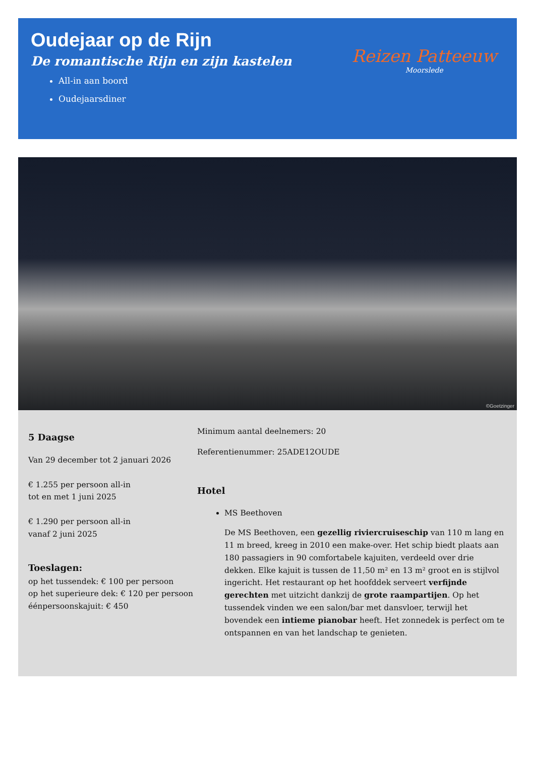Oudejaar op de Rijn
De romantische Rijn en zijn kastelen
All-in aan boord
Oudejaarsdiner
Reizen Patteeuw
Moorslede
©Goetzinger
5 Daagse
Van 29 december tot 2 januari 2026
€ 1.255 per persoon all-in
tot en met 1 juni 2025
€ 1.290 per persoon all-in
vanaf 2 juni 2025
Toeslagen:
op het tussendek: € 100 per persoon
op het superieure dek: € 120 per persoon
éénpersoonskajuit: € 450
Minimum aantal deelnemers: 20
Referentienummer: 25ADE12OUDE
Hotel
MS Beethoven
De MS Beethoven, een gezellig riviercruiseschip van 110 m lang en 11 m breed, kreeg in 2010 een make-over. Het schip biedt plaats aan 180 passagiers in 90 comfortabele kajuiten, verdeeld over drie dekken. Elke kajuit is tussen de 11,50 m² en 13 m² groot en is stijlvol ingericht. Het restaurant op het hoofddek serveert verfijnde gerechten met uitzicht dankzij de grote raampartijen. Op het tussendek vinden we een salon/bar met dansvloer, terwijl het bovendek een intieme pianobar heeft. Het zonnedek is perfect om te ontspannen en van het landschap te genieten.